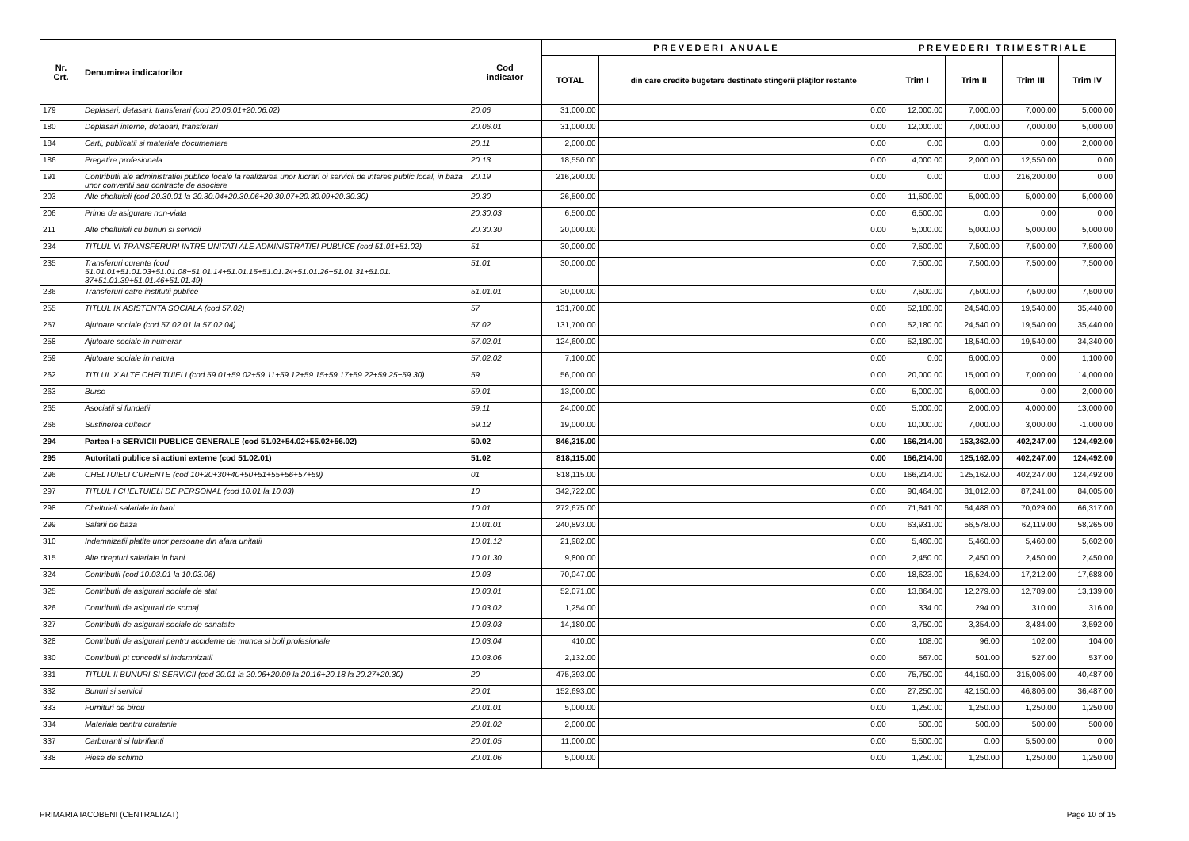| Nr. Crt. | Denumirea indicatorilor | Cod indicator | P R E V E D E R I A N U A L E | | P R E V E D E R I T R I M E S T R I A L E | | | |
| --- | --- | --- | --- | --- | --- | --- | --- | --- |
| | | | TOTAL | din care credite bugetare destinate stingerii plăţilor restante | Trim I | Trim II | Trim III | Trim IV |
| 179 | Deplasari, detasari, transferari (cod 20.06.01+20.06.02) | 20.06 | 31,000.00 | 0.00 | 12,000.00 | 7,000.00 | 7,000.00 | 5,000.00 |
| 180 | Deplasari interne, detaoari, transferari | 20.06.01 | 31,000.00 | 0.00 | 12,000.00 | 7,000.00 | 7,000.00 | 5,000.00 |
| 184 | Carti, publicatii si materiale documentare | 20.11 | 2,000.00 | 0.00 | 0.00 | 0.00 | 0.00 | 2,000.00 |
| 186 | Pregatire profesionala | 20.13 | 18,550.00 | 0.00 | 4,000.00 | 2,000.00 | 12,550.00 | 0.00 |
| 191 | Contributii ale administratiei publice locale la realizarea unor lucrari oi servicii de interes public local, in baza unor conventii sau contracte de asociere | 20.19 | 216,200.00 | 0.00 | 0.00 | 0.00 | 216,200.00 | 0.00 |
| 203 | Alte cheltuieli (cod 20.30.01 la 20.30.04+20.30.06+20.30.07+20.30.09+20.30.30) | 20.30 | 26,500.00 | 0.00 | 11,500.00 | 5,000.00 | 5,000.00 | 5,000.00 |
| 206 | Prime de asigurare non-viata | 20.30.03 | 6,500.00 | 0.00 | 6,500.00 | 0.00 | 0.00 | 0.00 |
| 211 | Alte cheltuieli cu bunuri si servicii | 20.30.30 | 20,000.00 | 0.00 | 5,000.00 | 5,000.00 | 5,000.00 | 5,000.00 |
| 234 | TITLUL VI TRANSFERURI INTRE UNITATI ALE ADMINISTRATIEI PUBLICE (cod 51.01+51.02) | 51 | 30,000.00 | 0.00 | 7,500.00 | 7,500.00 | 7,500.00 | 7,500.00 |
| 235 | Transferuri curente (cod 51.01.01+51.01.03+51.01.08+51.01.14+51.01.15+51.01.24+51.01.26+51.01.31+51.01. 37+51.01.39+51.01.46+51.01.49) | 51.01 | 30,000.00 | 0.00 | 7,500.00 | 7,500.00 | 7,500.00 | 7,500.00 |
| 236 | Transferuri catre institutii publice | 51.01.01 | 30,000.00 | 0.00 | 7,500.00 | 7,500.00 | 7,500.00 | 7,500.00 |
| 255 | TITLUL IX ASISTENTA SOCIALA (cod 57.02) | 57 | 131,700.00 | 0.00 | 52,180.00 | 24,540.00 | 19,540.00 | 35,440.00 |
| 257 | Ajutoare sociale (cod 57.02.01 la 57.02.04) | 57.02 | 131,700.00 | 0.00 | 52,180.00 | 24,540.00 | 19,540.00 | 35,440.00 |
| 258 | Ajutoare sociale in numerar | 57.02.01 | 124,600.00 | 0.00 | 52,180.00 | 18,540.00 | 19,540.00 | 34,340.00 |
| 259 | Ajutoare sociale in natura | 57.02.02 | 7,100.00 | 0.00 | 0.00 | 6,000.00 | 0.00 | 1,100.00 |
| 262 | TITLUL X ALTE CHELTUIELI (cod 59.01+59.02+59.11+59.12+59.15+59.17+59.22+59.25+59.30) | 59 | 56,000.00 | 0.00 | 20,000.00 | 15,000.00 | 7,000.00 | 14,000.00 |
| 263 | Burse | 59.01 | 13,000.00 | 0.00 | 5,000.00 | 6,000.00 | 0.00 | 2,000.00 |
| 265 | Asociatii si fundatii | 59.11 | 24,000.00 | 0.00 | 5,000.00 | 2,000.00 | 4,000.00 | 13,000.00 |
| 266 | Sustinerea cultelor | 59.12 | 19,000.00 | 0.00 | 10,000.00 | 7,000.00 | 3,000.00 | -1,000.00 |
| 294 | Partea I-a SERVICII PUBLICE GENERALE (cod 51.02+54.02+55.02+56.02) | 50.02 | 846,315.00 | 0.00 | 166,214.00 | 153,362.00 | 402,247.00 | 124,492.00 |
| 295 | Autoritati publice si actiuni externe (cod 51.02.01) | 51.02 | 818,115.00 | 0.00 | 166,214.00 | 125,162.00 | 402,247.00 | 124,492.00 |
| 296 | CHELTUIELI CURENTE (cod 10+20+30+40+50+51+55+56+57+59) | 01 | 818,115.00 | 0.00 | 166,214.00 | 125,162.00 | 402,247.00 | 124,492.00 |
| 297 | TITLUL I CHELTUIELI DE PERSONAL (cod 10.01 la 10.03) | 10 | 342,722.00 | 0.00 | 90,464.00 | 81,012.00 | 87,241.00 | 84,005.00 |
| 298 | Cheltuieli salariale in bani | 10.01 | 272,675.00 | 0.00 | 71,841.00 | 64,488.00 | 70,029.00 | 66,317.00 |
| 299 | Salarii de baza | 10.01.01 | 240,893.00 | 0.00 | 63,931.00 | 56,578.00 | 62,119.00 | 58,265.00 |
| 310 | Indemnizatii platite unor persoane din afara unitatii | 10.01.12 | 21,982.00 | 0.00 | 5,460.00 | 5,460.00 | 5,460.00 | 5,602.00 |
| 315 | Alte drepturi salariale in bani | 10.01.30 | 9,800.00 | 0.00 | 2,450.00 | 2,450.00 | 2,450.00 | 2,450.00 |
| 324 | Contributii (cod 10.03.01 la 10.03.06) | 10.03 | 70,047.00 | 0.00 | 18,623.00 | 16,524.00 | 17,212.00 | 17,688.00 |
| 325 | Contributii de asigurari sociale de stat | 10.03.01 | 52,071.00 | 0.00 | 13,864.00 | 12,279.00 | 12,789.00 | 13,139.00 |
| 326 | Contributii de asigurari de somaj | 10.03.02 | 1,254.00 | 0.00 | 334.00 | 294.00 | 310.00 | 316.00 |
| 327 | Contributii de asigurari sociale de sanatate | 10.03.03 | 14,180.00 | 0.00 | 3,750.00 | 3,354.00 | 3,484.00 | 3,592.00 |
| 328 | Contributii de asigurari pentru accidente de munca si boli profesionale | 10.03.04 | 410.00 | 0.00 | 108.00 | 96.00 | 102.00 | 104.00 |
| 330 | Contributii pt concedii si indemnizatii | 10.03.06 | 2,132.00 | 0.00 | 567.00 | 501.00 | 527.00 | 537.00 |
| 331 | TITLUL II BUNURI SI SERVICII (cod 20.01 la 20.06+20.09 la 20.16+20.18 la 20.27+20.30) | 20 | 475,393.00 | 0.00 | 75,750.00 | 44,150.00 | 315,006.00 | 40,487.00 |
| 332 | Bunuri si servicii | 20.01 | 152,693.00 | 0.00 | 27,250.00 | 42,150.00 | 46,806.00 | 36,487.00 |
| 333 | Furnituri de birou | 20.01.01 | 5,000.00 | 0.00 | 1,250.00 | 1,250.00 | 1,250.00 | 1,250.00 |
| 334 | Materiale pentru curatenie | 20.01.02 | 2,000.00 | 0.00 | 500.00 | 500.00 | 500.00 | 500.00 |
| 337 | Carburanti si lubrifianti | 20.01.05 | 11,000.00 | 0.00 | 5,500.00 | 0.00 | 5,500.00 | 0.00 |
| 338 | Piese de schimb | 20.01.06 | 5,000.00 | 0.00 | 1,250.00 | 1,250.00 | 1,250.00 | 1,250.00 |
PRIMARIA IACOBENI (CENTRALIZAT) Page 10 of 15